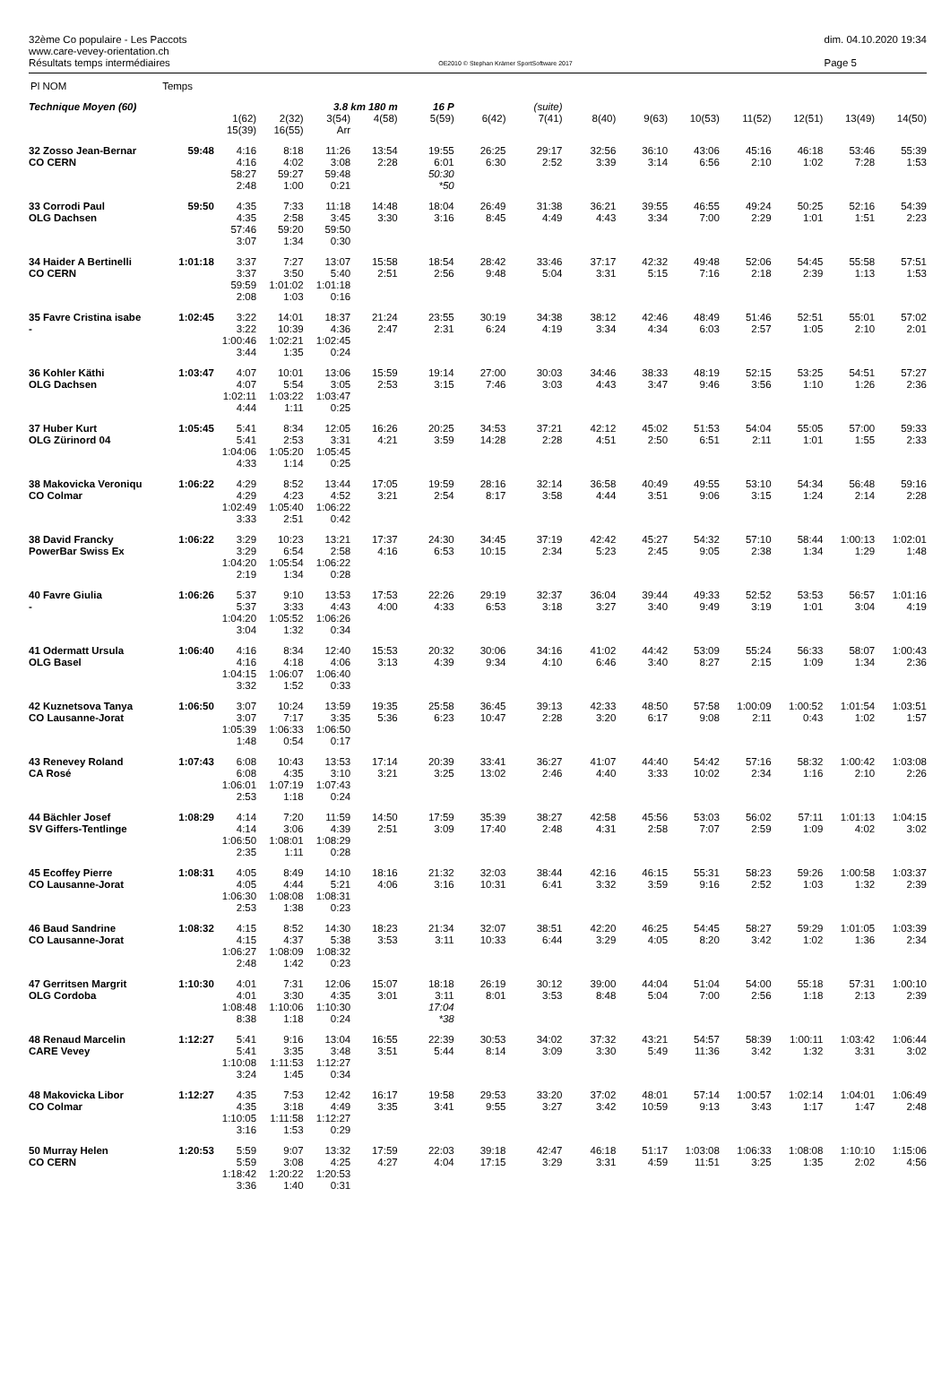32ème Co populaire - Les Paccots
www.care-vevey-orientation.ch
Résultats temps intermédiaires
OE2010 © Stephan Krämer SportSoftware 2017
dim. 04.10.2020 19:34
Page 5
| Pl NOM | Temps | | | | | | | | | | | | | | |
| --- | --- | --- | --- | --- | --- | --- | --- | --- | --- | --- | --- | --- | --- | --- | --- |
| Technique Moyen (60) | | | | 3.8 km 180 m | | 16 P | | (suite) | | | | | | | |
| | | 1(62) 15(39) | 2(32) 16(55) | 3(54) Arr | 4(58) | 5(59) | 6(42) | 7(41) | 8(40) | 9(63) | 10(53) | 11(52) | 12(51) | 13(49) | 14(50) |
| 32 Zosso Jean-Bernar CO CERN | 59:48 | 4:16 4:16 58:27 2:48 | 8:18 4:02 59:27 1:00 | 11:26 3:08 59:48 0:21 | 13:54 2:28 | 19:55 6:01 50:30 *50 | 26:25 6:30 | 29:17 2:52 | 32:56 3:39 | 36:10 3:14 | 43:06 6:56 | 45:16 2:10 | 46:18 1:02 | 53:46 7:28 | 55:39 1:53 |
| 33 Corrodi Paul OLG Dachsen | 59:50 | 4:35 4:35 57:46 3:07 | 7:33 2:58 59:20 1:34 | 11:18 3:45 59:50 0:30 | 14:48 3:30 | 18:04 3:16 | 26:49 8:45 | 31:38 4:49 | 36:21 4:43 | 39:55 3:34 | 46:55 7:00 | 49:24 2:29 | 50:25 1:01 | 52:16 1:51 | 54:39 2:23 |
| 34 Haider A Bertinelli CO CERN | 1:01:18 | 3:37 3:37 59:59 2:08 | 7:27 3:50 1:01:02 1:03 | 13:07 5:40 1:01:18 0:16 | 15:58 2:51 | 18:54 2:56 | 28:42 9:48 | 33:46 5:04 | 37:17 3:31 | 42:32 5:15 | 49:48 7:16 | 52:06 2:18 | 54:45 2:39 | 55:58 1:13 | 57:51 1:53 |
| 35 Favre Cristina isabe - | 1:02:45 | 3:22 3:22 1:00:46 3:44 | 14:01 10:39 1:02:21 1:35 | 18:37 4:36 1:02:45 0:24 | 21:24 2:47 | 23:55 2:31 | 30:19 6:24 | 34:38 4:19 | 38:12 3:34 | 42:46 4:34 | 48:49 6:03 | 51:46 2:57 | 52:51 1:05 | 55:01 2:10 | 57:02 2:01 |
| 36 Kohler Käthi OLG Dachsen | 1:03:47 | 4:07 4:07 1:02:11 4:44 | 10:01 5:54 1:03:22 1:11 | 13:06 3:05 1:03:47 0:25 | 15:59 2:53 | 19:14 3:15 | 27:00 7:46 | 30:03 3:03 | 34:46 4:43 | 38:33 3:47 | 48:19 9:46 | 52:15 3:56 | 53:25 1:10 | 54:51 1:26 | 57:27 2:36 |
| 37 Huber Kurt OLG Zürinord 04 | 1:05:45 | 5:41 5:41 1:04:06 4:33 | 8:34 2:53 1:05:20 1:14 | 12:05 3:31 1:05:45 0:25 | 16:26 4:21 | 20:25 3:59 | 34:53 14:28 | 37:21 2:28 | 42:12 4:51 | 45:02 2:50 | 51:53 6:51 | 54:04 2:11 | 55:05 1:01 | 57:00 1:55 | 59:33 2:33 |
| 38 Makovicka Veroniqu CO Colmar | 1:06:22 | 4:29 4:29 1:02:49 3:33 | 8:52 4:23 1:05:40 2:51 | 13:44 4:52 1:06:22 0:42 | 17:05 3:21 | 19:59 2:54 | 28:16 8:17 | 32:14 3:58 | 36:58 4:44 | 40:49 3:51 | 49:55 9:06 | 53:10 3:15 | 54:34 1:24 | 56:48 2:14 | 59:16 2:28 |
| 38 David Francky PowerBar Swiss Ex | 1:06:22 | 3:29 3:29 1:04:20 2:19 | 10:23 6:54 1:05:54 1:34 | 13:21 2:58 1:06:22 0:28 | 17:37 4:16 | 24:30 6:53 | 34:45 10:15 | 37:19 2:34 | 42:42 5:23 | 45:27 2:45 | 54:32 9:05 | 57:10 2:38 | 58:44 1:34 | 1:00:13 1:29 | 1:02:01 1:48 |
| 40 Favre Giulia - | 1:06:26 | 5:37 5:37 1:04:20 3:04 | 9:10 3:33 1:05:52 1:32 | 13:53 4:43 1:06:26 0:34 | 17:53 4:00 | 22:26 4:33 | 29:19 6:53 | 32:37 3:18 | 36:04 3:27 | 39:44 3:40 | 49:33 9:49 | 52:52 3:19 | 53:53 1:01 | 56:57 3:04 | 1:01:16 4:19 |
| 41 Odermatt Ursula OLG Basel | 1:06:40 | 4:16 4:16 1:04:15 3:32 | 8:34 4:18 1:06:07 1:52 | 12:40 4:06 1:06:40 0:33 | 15:53 3:13 | 20:32 4:39 | 30:06 9:34 | 34:16 4:10 | 41:02 6:46 | 44:42 3:40 | 53:09 8:27 | 55:24 2:15 | 56:33 1:09 | 58:07 1:34 | 1:00:43 2:36 |
| 42 Kuznetsova Tanya CO Lausanne-Jorat | 1:06:50 | 3:07 3:07 1:05:39 1:48 | 10:24 7:17 1:06:33 0:54 | 13:59 3:35 1:06:50 0:17 | 19:35 5:36 | 25:58 6:23 | 36:45 10:47 | 39:13 2:28 | 42:33 3:20 | 48:50 6:17 | 57:58 9:08 | 1:00:09 2:11 | 1:00:52 0:43 | 1:01:54 1:02 | 1:03:51 1:57 |
| 43 Renevey Roland CA Rosé | 1:07:43 | 6:08 6:08 1:06:01 2:53 | 10:43 4:35 1:07:19 1:18 | 13:53 3:10 1:07:43 0:24 | 17:14 3:21 | 20:39 3:25 | 33:41 13:02 | 36:27 2:46 | 41:07 4:40 | 44:40 3:33 | 54:42 10:02 | 57:16 2:34 | 58:32 1:16 | 1:00:42 2:10 | 1:03:08 2:26 |
| 44 Bächler Josef SV Giffers-Tentlinge | 1:08:29 | 4:14 4:14 1:06:50 2:35 | 7:20 3:06 1:08:01 1:11 | 11:59 4:39 1:08:29 0:28 | 14:50 2:51 | 17:59 3:09 | 35:39 17:40 | 38:27 2:48 | 42:58 4:31 | 45:56 2:58 | 53:03 7:07 | 56:02 2:59 | 57:11 1:09 | 1:01:13 4:02 | 1:04:15 3:02 |
| 45 Ecoffey Pierre CO Lausanne-Jorat | 1:08:31 | 4:05 4:05 1:06:30 2:53 | 8:49 4:44 1:08:08 1:38 | 14:10 5:21 1:08:31 0:23 | 18:16 4:06 | 21:32 3:16 | 32:03 10:31 | 38:44 6:41 | 42:16 3:32 | 46:15 3:59 | 55:31 9:16 | 58:23 2:52 | 59:26 1:03 | 1:00:58 1:32 | 1:03:37 2:39 |
| 46 Baud Sandrine CO Lausanne-Jorat | 1:08:32 | 4:15 4:15 1:06:27 2:48 | 8:52 4:37 1:08:09 1:42 | 14:30 5:38 1:08:32 0:23 | 18:23 3:53 | 21:34 3:11 | 32:07 10:33 | 38:51 6:44 | 42:20 3:29 | 46:25 4:05 | 54:45 8:20 | 58:27 3:42 | 59:29 1:02 | 1:01:05 1:36 | 1:03:39 2:34 |
| 47 Gerritsen Margrit OLG Cordoba | 1:10:30 | 4:01 4:01 1:08:48 8:38 | 7:31 3:30 1:10:06 1:18 | 12:06 4:35 1:10:30 0:24 | 15:07 3:01 | 18:18 3:11 17:04 *38 | 26:19 8:01 | 30:12 3:53 | 39:00 8:48 | 44:04 5:04 | 51:04 7:00 | 54:00 2:56 | 55:18 1:18 | 57:31 2:13 | 1:00:10 2:39 |
| 48 Renaud Marcelin CARE Vevey | 1:12:27 | 5:41 5:41 1:10:08 3:24 | 9:16 3:35 1:11:53 1:45 | 13:04 3:48 1:12:27 0:34 | 16:55 3:51 | 22:39 5:44 | 30:53 8:14 | 34:02 3:09 | 37:32 3:30 | 43:21 5:49 | 54:57 11:36 | 58:39 3:42 | 1:00:11 1:32 | 1:03:42 3:31 | 1:06:44 3:02 |
| 48 Makovicka Libor CO Colmar | 1:12:27 | 4:35 4:35 1:10:05 3:16 | 7:53 3:18 1:11:58 1:53 | 12:42 4:49 1:12:27 0:29 | 16:17 3:35 | 19:58 3:41 | 29:53 9:55 | 33:20 3:27 | 37:02 3:42 | 48:01 10:59 | 57:14 9:13 | 1:00:57 3:43 | 1:02:14 1:17 | 1:04:01 1:47 | 1:06:49 2:48 |
| 50 Murray Helen CO CERN | 1:20:53 | 5:59 5:59 1:18:42 3:36 | 9:07 3:08 1:20:22 1:40 | 13:32 4:25 1:20:53 0:31 | 17:59 4:27 | 22:03 4:04 | 39:18 17:15 | 42:47 3:29 | 46:18 3:31 | 51:17 4:59 | 1:03:08 11:51 | 1:06:33 3:25 | 1:08:08 1:35 | 1:10:10 2:02 | 1:15:06 4:56 |